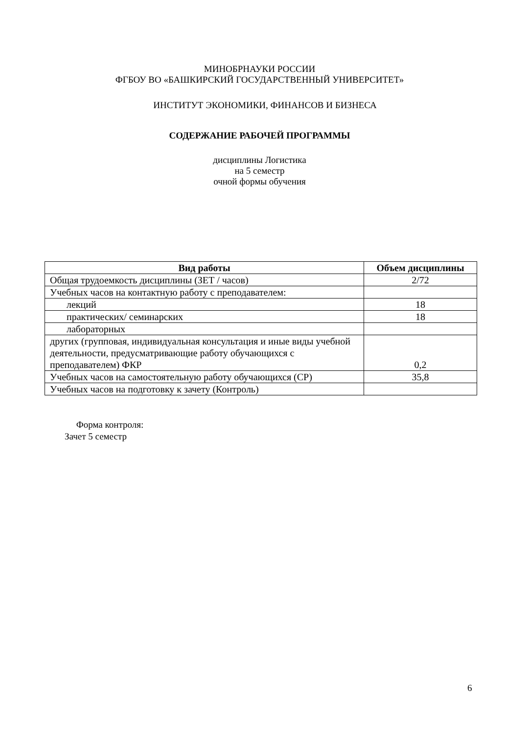МИНОБРНАУКИ РОССИИ
ФГБОУ ВО «БАШКИРСКИЙ ГОСУДАРСТВЕННЫЙ УНИВЕРСИТЕТ»
ИНСТИТУТ ЭКОНОМИКИ, ФИНАНСОВ И БИЗНЕСА
СОДЕРЖАНИЕ РАБОЧЕЙ ПРОГРАММЫ
дисциплины Логистика
на 5 семестр
очной формы обучения
| Вид работы | Объем дисциплины |
| --- | --- |
| Общая трудоемкость дисциплины (ЗЕТ / часов) | 2/72 |
| Учебных часов на контактную работу с преподавателем: | |
| лекций | 18 |
| практических/ семинарских | 18 |
| лабораторных | |
| других (групповая, индивидуальная консультация и иные виды учебной деятельности, предусматривающие работу обучающихся с преподавателем) ФКР | 0,2 |
| Учебных часов на самостоятельную работу обучающихся (СР) | 35,8 |
| Учебных часов на подготовку к зачету (Контроль) | |
Форма контроля:
Зачет 5 семестр
6